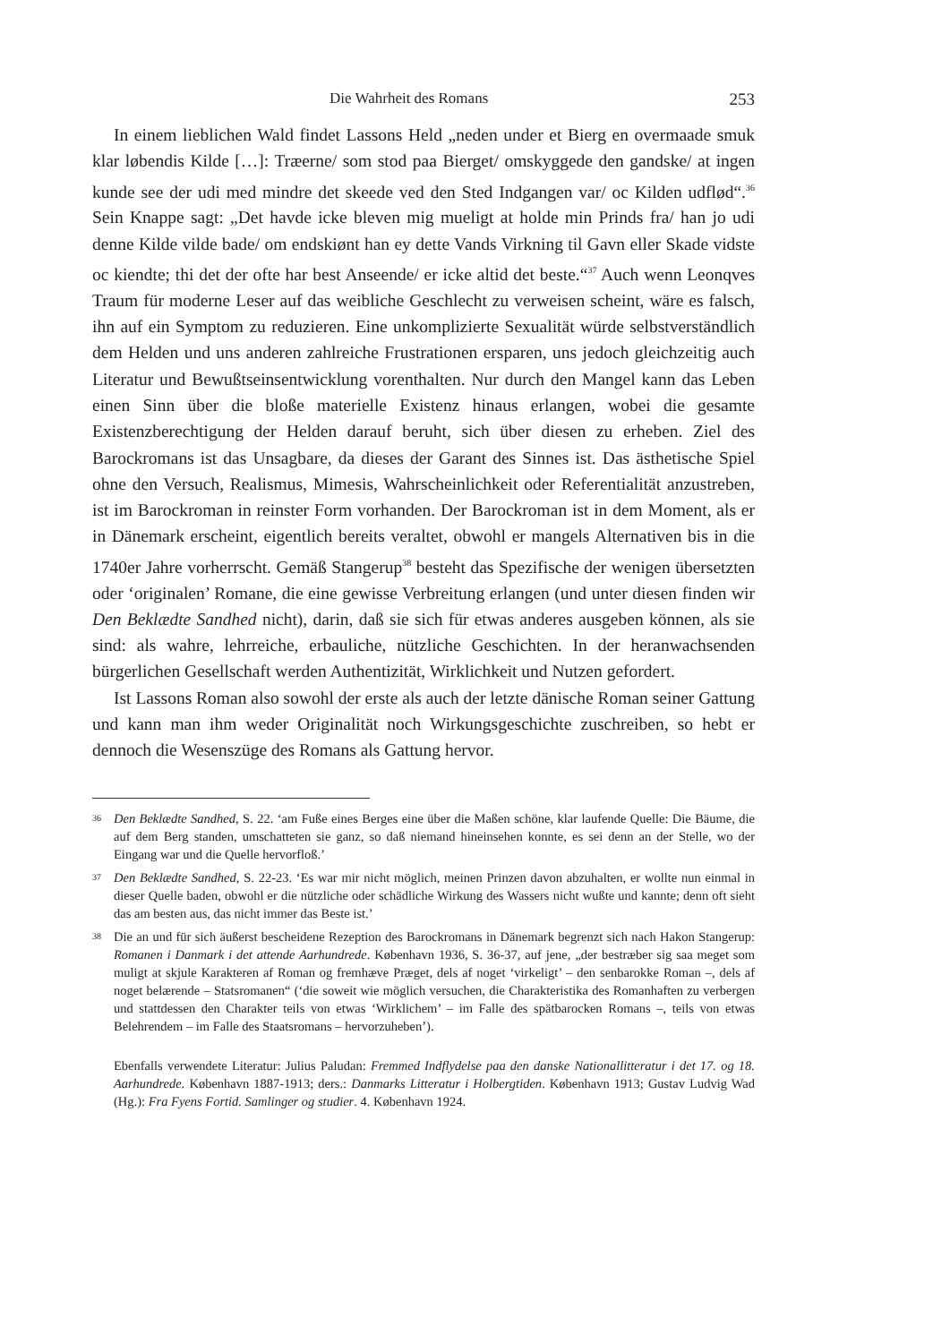Die Wahrheit des Romans 253
In einem lieblichen Wald findet Lassons Held „neden under et Bierg en overmaade smuk klar løbendis Kilde […]: Træerne/ som stod paa Bierget/ omskyggede den gandske/ at ingen kunde see der udi med mindre det skeede ved den Sted Indgangen var/ oc Kilden udflød“.<sup>36</sup> Sein Knappe sagt: „Det havde icke bleven mig mueligt at holde min Prinds fra/ han jo udi denne Kilde vilde bade/ om endskiønt han ey dette Vands Virkning til Gavn eller Skade vidste oc kiendte; thi det der ofte har best Anseende/ er icke altid det beste.“<sup>37</sup> Auch wenn Leonqves Traum für moderne Leser auf das weibliche Geschlecht zu verweisen scheint, wäre es falsch, ihn auf ein Symptom zu reduzieren. Eine unkomplizierte Sexualität würde selbstverständlich dem Helden und uns anderen zahlreiche Frustrationen ersparen, uns jedoch gleichzeitig auch Literatur und Bewußtseinsentwicklung vorenthalten. Nur durch den Mangel kann das Leben einen Sinn über die bloße materielle Existenz hinaus erlangen, wobei die gesamte Existenzberechtigung der Helden darauf beruht, sich über diesen zu erheben. Ziel des Barockromans ist das Unsagbare, da dieses der Garant des Sinnes ist. Das ästhetische Spiel ohne den Versuch, Realismus, Mimesis, Wahrscheinlichkeit oder Referentialität anzustreben, ist im Barockroman in reinster Form vorhanden. Der Barockroman ist in dem Moment, als er in Dänemark erscheint, eigentlich bereits veraltet, obwohl er mangels Alternativen bis in die 1740er Jahre vorherrscht. Gemäß Stangerup<sup>38</sup> besteht das Spezifische der wenigen übersetzten oder ‘originalen’ Romane, die eine gewisse Verbreitung erlangen (und unter diesen finden wir Den Beklædte Sandhed nicht), darin, daß sie sich für etwas anderes ausgeben können, als sie sind: als wahre, lehrreiche, erbauliche, nützliche Geschichten. In der heranwachsenden bürgerlichen Gesellschaft werden Authentizität, Wirklichkeit und Nutzen gefordert.
Ist Lassons Roman also sowohl der erste als auch der letzte dänische Roman seiner Gattung und kann man ihm weder Originalität noch Wirkungsgeschichte zuschreiben, so hebt er dennoch die Wesenszüge des Romans als Gattung hervor.
36 Den Beklædte Sandhed, S. 22. ‘am Fuße eines Berges eine über die Maßen schöne, klar laufende Quelle: Die Bäume, die auf dem Berg standen, umschatteten sie ganz, so daß niemand hineinsehen konnte, es sei denn an der Stelle, wo der Eingang war und die Quelle hervorfloß.’
37 Den Beklædte Sandhed, S. 22-23. ‘Es war mir nicht möglich, meinen Prinzen davon abzuhalten, er wollte nun einmal in dieser Quelle baden, obwohl er die nützliche oder schädliche Wirkung des Wassers nicht wußte und kannte; denn oft sieht das am besten aus, das nicht immer das Beste ist.’
38 Die an und für sich äußerst bescheidene Rezeption des Barockromans in Dänemark begrenzt sich nach Hakon Stangerup: Romanen i Danmark i det attende Aarhundrede. København 1936, S. 36-37, auf jene, „der bestræber sig saa meget som muligt at skjule Karakteren af Roman og fremhæve Præget, dels af noget ‘virkeligt’ – den senbarokke Roman –, dels af noget belærende – Statsromanen“ (‘die soweit wie möglich versuchen, die Charakteristika des Romanhaften zu verbergen und stattdessen den Charakter teils von etwas ‘Wirklichem’ – im Falle des spätbarocken Romans –, teils von etwas Belehrendem – im Falle des Staatsromans – hervorzuheben’).
Ebenfalls verwendete Literatur: Julius Paludan: Fremmed Indflydelse paa den danske Nationallitteratur i det 17. og 18. Aarhundrede. København 1887-1913; ders.: Danmarks Litteratur i Holbergtiden. København 1913; Gustav Ludvig Wad (Hg.): Fra Fyens Fortid. Samlinger og studier. 4. København 1924.